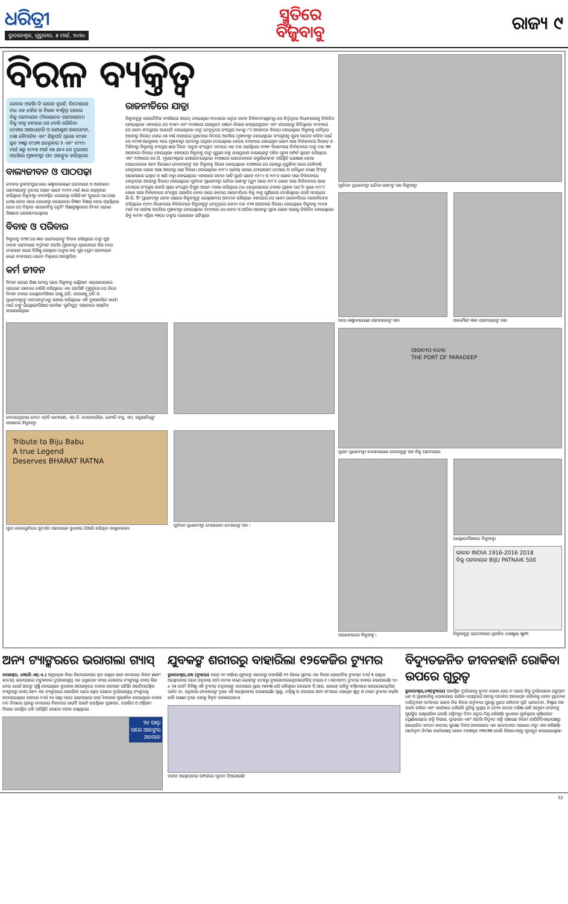ଧରିତ୍ରୀ
ଭୁବନେଶ୍ୱର, ଗୁରୁବାର, ୫ ମାର୍ଚ୍ଚ, ୨୦୨୦
ସ୍ମୃତିରେ
ବିଜୁବାବୁ
ରାଜ୍ୟ ୯
ବିରଳ ବ୍ୟକ୍ତିତ୍ୱ
କେବଳ ଓଡ଼ିଶା କି ଭାରତ ନୁହେଁ, ବିଦେଶରେ ମଧ ଏକ ଚର୍ଚ୍ଚିତ ଓ ବିରଳ ବ୍ୟକ୍ତିତ୍ୱ ହେଲେ ବିଜୁ ପଟ୍ଟନାୟକ (ବିଜୟାନନ୍ଦ ପଟ୍ଟନାୟକ)। ବିଜୁ ବାବୁ ନାମରେ ସେ ବେଶି ପରିଚିତ। ଦେଶର ଆଗାଧାଡ଼ିର ଓ ଜଣାଶୁଣା ରାଜନେତା, ଦକ୍ଷ ବୈମାନିକ ଏବଂ ଶିଳ୍ପପତି ଥିଲେ। ୧୯୬୧ ଜୁନ ୨୩ରୁ ୧୯୬୩ ଅକ୍ଟୋବର ୨ ଏବଂ ୧୯୯୦ ମାର୍ଚ୍ଚ ୫ରୁ ୧୯୯୫ ମାର୍ଚ୍ଚ ୧୫ ଯାଏ ସେ ଦୁଇଥର ଓଡ଼ିଶାର ମୁଖ୍ୟମନ୍ତ୍ରୀ ପଦ ଅଳଙ୍କୃତ କରିଥିଲେ।
ବାଲ୍ୟଜୀବନ ଓ ପାଠପଢ଼ା
କଟକର ତୁଳସୀପୁରଠାରେ ଲକ୍ଷ୍ମୀନାରାୟଣ ପଟ୍ଟନାୟକ ଓ ଆଶାଲତା ପଟ୍ଟନାୟକଙ୍କ ତୃତୀୟ ସନ୍ତାନ ଭାବେ ୧୯୧୬ ମାର୍ଚ୍ଚ ୫ରେ ଜନ୍ମଗ୍ରହଣ କରିଥିଲେ ବିଜୁବାବୁ। କଟକସ୍ଥିତ ରେଭେନ୍ସା କଲିଜିଏଟ ସ୍କୁଲରେ ପାଠପଢ଼ା ଶେଷ ହେବା ପରେ ରେଭେନ୍ସା କଲେଜରେ ବିଜ୍ଞାନ ବିଷୟ ନେଇ ପଢ଼ିଥିଲେ। ପରେ ସେ ଦିଲ୍ଲୀର ଏରୋନଟିକ୍ସ ଟ୍ରେନିଂ ଶିକ୍ଷାନୁଷ୍ଠାନରେ ବିମାନ ଉଡ଼ାଣ ଶିକ୍ଷାରେ ଯୋଗଦେଇଥିଲେ।
ବିବାହ ଓ ପରିବାର
ବିଜୁବାବୁ ୧୯୩୮ରେ ଜ୍ଞାନ ପଟ୍ଟନାୟକଙ୍କୁ ବିବାହ କରିଥିଲେ। ତାଙ୍କ ପୁଅ ନବୀନ ପଟ୍ଟନାୟକ ବର୍ତ୍ତମାନ ଓଡ଼ିଶା ମୁଖ୍ୟମନ୍ତ୍ରୀ ଥିବାବେଳେ ଝିଅ ଗୀତା ମେହେଟ୍ଟା ଜଣେ ବିଶିଷ୍ଟ ଲେଖିକା। ତାଙ୍କର ବଡ଼ ପୁଅ ପ୍ରେମ ପଟ୍ଟନାୟକ ଜଣେ ବ୍ୟବସାୟୀ ଭାବେ ଦିଲ୍ଲୀରେ ଅବସ୍ଥାପିତ।
କର୍ମ ଜୀବନ
ବିମାନ ଉଡ଼ାଣ ଶିକ୍ଷା ସମାପ୍ତ ପରେ ବିଜୁବାବୁ ଇଣ୍ଡିଆନ ଏୟାରୱେଜ୍‌ରେ ପାଇଲଟ ଭାବରେ ଚାକିରି କରିଥିଲେ। ଏକ ଘଡ଼ିସନ୍ଧି ମୁହୂର୍ତ୍ତରେ ସେ ନିଜେ ବିମାନ ଚଳାଇ ଇଣ୍ଡୋନେସିଆର ରାଷ୍ଟ୍ରପତି, ଉପରାଷ୍ଟ୍ରପତି ଓ ପ୍ରଧାନମନ୍ତ୍ରୀଙ୍କୁ ଡଚମାନଙ୍କଠାରୁ ଉଦ୍ଧାର କରିଥିଲେ। ଏହି ଦୁଃସାହସିକ କାର୍ଯ୍ୟ ପାଇଁ ତାଙ୍କୁ ଇଣ୍ଡୋନେସିଆର ସର୍ବୋଚ୍ଚ 'ଭୂମିପୁତ୍ର' ସମ୍ମାନରେ ସମ୍ମାନିତ କରାଯାଇଥିଲା।
ରାଜନୀତିରେ ଯାତ୍ରା
ବିଜୁବାବୁଙ୍କ ରାଜନୈତିକ କ୍ୟାରିୟର ଆରମ୍ଭ ହୋଇଥିଲା ୧୯୪୬ରେ। ଉତ୍ତର କଟକ ନିର୍ବାଚନମଣ୍ଡଳୀରୁ ସେ ନିର୍ଦ୍ୱନ୍ଦ୍ୱରେ ବିଧାନସଭାକୁ ନିର୍ବାଚିତ ହୋଇଥିଲେ। ଏହାପରେ ସେ ୧୯୫୨ ଏବଂ ୧୯୫୭ରେ ଯଥାକ୍ରମେ ଗଞ୍ଜାମ ଜିଲାର ଜଗନ୍ନାଥପ୍ରସାଦ ଏବଂ ସୋରଡ଼ାରୁ ଜିତିଥିଲେ। ୧୯୬୧ରେ ସେ ରାଜ୍ୟ କଂଗ୍ରେସର ସଭାପତି ହୋଇଥିଲେ। ତାଙ୍କ ନେତୃତ୍ୱରେ କଂଗ୍ରେସ ୧୪୦ରୁ ୮୨ ଆସନରେ ବିଜୟୀ ହୋଇଥିଲା। ବିଜୁବାବୁ ଚୌଦ୍ୱାର ଆସନରୁ ବିଜୟୀ ହୋଇ ୪୫ ବର୍ଷ ବୟସରେ ପ୍ରଥମଥର ନିମନ୍ତେ ଓଡ଼ିଶାର ମୁଖ୍ୟମନ୍ତ୍ରୀ ହୋଇଥିଲେ। କଂଗ୍ରେସକୁ ପୁନଃ ସତେଜ କରିବା ପାଇଁ ସେ ୧୯୬୩ ଅକ୍ଟୋବର ୨ରେ ମୁଖ୍ୟମନ୍ତ୍ରୀ ପଦବୀରୁ ଇସ୍ତଫା ଦେଇଥିଲେ। ହେଲେ ୧୯୬୯ରେ ହୋଇଥିବା ରାଜ୍ୟ ସଭା ନିର୍ବାଚନରେ ଟିକେଟ୍ ନ ମିଳିବାରୁ ବିଜୁବାବୁ କଂଗ୍ରେସ ଛାଡ଼ି ନିଜେ 'ଉତ୍କଳ କଂଗ୍ରେସ' ନାମରେ ଏକ ଦଳ ଗଢ଼ିଥିଲେ। ୧୯୭୧ ବିଧାନସଭା ନିର୍ବାଚନରେ ତାଙ୍କ ଦଳ ୩୩ ଆସନରେ ବିଜୟୀ ହୋଇଥିଲା। ଏହାପରେ ବିଜୁବାବୁ ତାଙ୍କ ପୁରୁଣା ବନ୍ଧୁ ଜୟପ୍ରକାଶ ନାରାୟଣଙ୍କ ସହିତ ପୁନଃ ସମ୍ପର୍କ ସ୍ଥାପନ କରିଥିଲେ ଏବଂ ୧୯୭୪ରେ ଜେ.ପି. ମୁଭମେଣ୍ଟରେ ଯୋଗଦେଇଥିଲେ। ୧୯୭୫ରେ ଯେତେବେଳେ ଜରୁରିକାଳୀନ ପରିସ୍ଥିତି ଘୋଷଣା ହେଲା ସେତେବେଳେ ଅନ୍ୟ ବିରୋଧୀ ନେତାମାନଙ୍କ ସହ ବିଜୁବାବୁ ଗିରଫ ହୋଇଥିଲେ। ୧୯୭୭ରେ ସେ ଜେଲରୁ ମୁକୁଳିବା ପରେ ସେହିବର୍ଷ କେନ୍ଦ୍ରାପଡ଼ା ଲୋକ ସଭା ଆସନରୁ ଲଢ଼ି ବିଜୟୀ ହୋଇଥିଲେ। ୧୯୮୦ ପର୍ଯ୍ୟନ୍ତ ଉଭୟ ମୋରାରଜୀ ଦେଶାଇ ଓ ଚୌଧୁରୀ ଚରଣ ସିଂହଙ୍କ ସରକାରରେ ଇସ୍ପାତ ଓ ଖଣି ମନ୍ତ୍ରୀ ହୋଇଥିଲେ। ଏହାପରେ ଜନତା ପାର୍ଟି ପ୍ରାର୍ଥୀ ଭାବେ ୧୯୮୦ ଓ ୧୯୮୪ ଲୋକ ସଭା ନିର୍ବାଚନରେ କେନ୍ଦ୍ରାପଡ଼ା ଆସନରୁ ବିଜୟୀ ହୋଇଥିଲେ। ପୂର୍ବତନ ପ୍ରଧାନମନ୍ତ୍ରୀ ଇନ୍ଦିରା ଗାନ୍ଧୀଙ୍କ ମୃତ୍ୟୁ ପରେ ୧୯୮୪ ଲୋକ ସଭା ନିର୍ବାଚନରେ ସାରା ଦେଶରେ କଂଗ୍ରେସ ଲହରି ଥିଲା। କଂଗ୍ରେସ ବିପୁଳ ଆସନ ଦଖଲ କରିଥିଲେ ମଧ କେନ୍ଦ୍ରାପଡ଼ାରେ ତାହାର ପ୍ରଭାବ ପଡ଼ି ନ ଥିଲା। ୧୯୮୯ ଲୋକ ସଭା ନିର୍ବାଚନରେ କଂଗ୍ରେସ ପରାଜିତ ହେବା ପରେ ଜାତୀୟ ରାଜନୀତିରେ ବିଜୁ ବାବୁ ପୁଣିଥରେ ଚମକିଥିଲେ। ସେହି ସମୟରେ ଭି.ପି. ସିଂ ପ୍ରଧାନମନ୍ତ୍ରୀ ହେବା ପଛରେ ବିଜୁବାବୁଙ୍କ ଉଲ୍ଲେଖନୀୟ ଅବଦାନ ରହିଥିଲା। ଏହାପରେ ସେ ରାଜ୍ୟ ରାଜନୀତିରେ ମନୋନିବେଶ କରିଥିଲେ। ୧୯୯୦ ବିଧାନସଭା ନିର୍ବାଚନରେ ବିଜୁବାବୁଙ୍କ ନେତୃତ୍ୱରେ ଜନତା ଦଳ ୧୨୩ ଆସନରେ ବିଜୟୀ ହୋଇଥିଲା। ବିଜୁବାବୁ ୧୯୯୫ ମାର୍ଚ୍ଚ ୧୫ ପର୍ଯ୍ୟନ୍ତ ଓଡ଼ିଶାର ମୁଖ୍ୟମନ୍ତ୍ରୀ ହୋଇଥିଲେ। ୧୯୯୬ରେ ସେ କଟକ ଓ ଆସିକା ଆସନରୁ ପୁନଃ ଲୋକ ସଭାକୁ ନିର୍ବାଚିତ ହୋଇଥିଲେ। କିନ୍ତୁ ୧୯୯୭ ଏପ୍ରିଲ ୧୭ରେ ତାଙ୍କର ପରଲୋକ ଘଟିଥିଲା।
ଜାତୀୟସ୍ତରୀୟ ନେତା ଏନ୍‌ଟି ରାମାରାଓ, ଏଚ୍.ଡି. ଦେବେଗୌଡ଼ା, ଜ୍ୟୋତି ବସୁ, ଏମ୍. କରୁଣାନିଧିଙ୍କ ଗହଣରେ ବିଜୁବାବୁ।
Tribute to Biju Babu
A true Legend
Deserves BHARAT RATNA
ପୁରୀ ବେଳାଭୂମିରେ ସୁଦର୍ଶନ ପଟ୍ଟନାୟକ ବୁଧବାର ତିଆରି କରିଥିବା ବାଲୁକାକଳା।
ପୂର୍ବତନ ପ୍ରଧାନମନ୍ତ୍ରୀ ମୋରାରଜୀ ଦେଶାଇଙ୍କ ସହ ।
ପୂର୍ବତନ ପ୍ରଧାନମନ୍ତ୍ରୀ ଇନ୍ଦିରା ଗାନ୍ଧୀଙ୍କ ସହ ବିଜୁବାବୁ।
ବାପା ଲକ୍ଷ୍ମୀନାରାୟଣ ପଟ୍ଟନାୟକଙ୍କ ସହ।
ସହଧର୍ମିଣୀ ଜ୍ଞାନ ପଟ୍ଟନାୟକଙ୍କ ସହ।
ପାରାଦୀପ ବନ୍ଦର
THE PORT OF PARADEEP
ପ୍ରଥମ ପ୍ରଧାନମନ୍ତ୍ରୀ ଜବାହରଲାଲ ନେହେରୁଙ୍କ ସହ ବିଜୁ ପଟ୍ଟନାୟକ।
ସାଇକେଲରେ ବିଜୁବାବୁ । ଇଣ୍ଡୋନେସିଆରେ ବିଜୁବାବୁ।
ଭାରତ INDIA 1916-2016 2018
ବିଜୁ ପଟନାୟକ BIJU PATNAIK 500
ବିଜୁବାବୁଙ୍କ ଉଦ୍ଦେଶ୍ୟରେ ପ୍ରଚଳିତ ପୋଷ୍ଟାଲ ଷ୍ଟାମ୍ପ।
ଅନ୍ୟ ଟ୍ୟାଙ୍କରରେ ଭରାଗଲା ଗ୍ୟାସ୍
ବଲେଶ୍ୱର, ୪।୩(ଡି.ଏନ୍.ଏ.) ଅନୁଗୋଳ ଜିଲା କିଶୋରନଗର ବ୍ଲକ ହଣ୍ଡପା ଥାନା କମରେଇ ନିକଟ ୫୫ନଂ. ଜାତୀୟ ରାଜପଥରେ ମଙ୍ଗଳବାର ଦୁର୍ଘଟଣାଗ୍ରସ୍ତ ଏକ ପ୍ରୋପେନ ଗ୍ୟାସ୍ ବୋଝେଇ ଟ୍ୟାଙ୍କରରୁ ଗ୍ୟାସ୍ ଲିକ୍ ନେଇ ଯେଉଁ ଆତଙ୍କ ସୃଷ୍ଟି ହୋଇଥିଲା। ବୁଧବାର ଅପରାହ୍ନରେ ତାହାର ଅବସାନ ଘଟିଛି। ଓଲଟିପଡ଼ିଥିବା ଟ୍ୟାଙ୍କରରୁ ଗ୍ୟାସ୍ ଅନ୍ୟ ଏକ ଟ୍ୟାଙ୍କରରେ ଭରାଯିବା ପରେ କ୍ରେନ୍ ଯୋଗେ ଦୁର୍ଘଟଣାଗ୍ରସ୍ତ ଟ୍ୟାଙ୍କରକୁ ହଟାଯାଇଥିଲା। ଫଳରେ ଦୀର୍ଘ ୨୪ ଘଣ୍ଟା ପରେ ରାଜପଥରେ ଗାଡ଼ି ଚଳାଚଳ ସ୍ୱାଭାବିକ ହୋଇଥିଲା। ଚାଳକ ମଦ ନିଶାରେ ଥିବାରୁ କମରେଇ ନିକଟରେ ଗାଡ଼ିଟି ଓଲଟି ପଡ଼ିଥିଲା। ପ୍ରଶାସନ, ପୋଲିସ ଓ ଅଗ୍ନିଶମ ବିଭାଗ ଉପସ୍ଥିତ ରହି ପରିସ୍ଥିତି ଉପରେ ନଜର ରଖିଥିଲେ।
୨୪ ଘଣ୍ଟା
ପରେ ଆତଙ୍କର
ଅବସାନ
ଯୁବକଙ୍କ ଶରୀରରୁ ବାହାରିଲା ୧୨କେଜିର ଟ୍ୟୁମର
ଭୁବନେଶ୍ୱର,୪।୩ (ବ୍ୟୁରୋ) ଜଣେ ୨୯ ବର୍ଷୀୟ ଯୁବକଙ୍କ ଶରୀରରୁ ବାହାରିଛି ୧୨ କିଲୋ ଗ୍ରାମର ଏକ ବିରଳ ଜେନେଟିକ୍ ଟ୍ୟୁମର୍। ଦୀର୍ଘ ୩ ଘଣ୍ଟାର ଅସ୍ତ୍ରୋପଚାର ପରେ ଚନ୍ଦ୍ରକାନ୍ତ ଶର୍ମା ନାମକ ଜଣେ ରୋଗୀଙ୍କ ଦେହରୁ ନ୍ୟୁରୋଫାଇବ୍ରୋମାଟୋସିସ୍ ଟାଇପ୍-୧ (ଏନ୍‌ଏଫ୍୧) ଟ୍ୟୁମର୍ ବାହାର କରାଯାଇଛି। ୨୦ x ୨୫ ସେମି ବିଶିଷ୍ଟ ଏହି ଟ୍ୟୁମର୍ ଚନ୍ଦ୍ରକାନ୍ତଙ୍କ ଶରୀରରେ ପ୍ରାୟ ୧୫ବର୍ଷ ଧରି ରହିଥିଲା। କେଇବେ ବି.ଆର୍. ଲାଇଫ୍ କଳିଙ୍ଗ ହସ୍ପିଟାଲର ଲାପାରୋସ୍କୋପିକ୍ ସର୍ଜନ ଡା. ରତ୍ନାକର ବେହେରାଙ୍କ ଦ୍ୱାରା ଏହି ଅସ୍ତ୍ରୋପଚାର କରାଯାଇଛି। ସ୍ୱାୟୁ, ମସ୍ତିଷ୍କ ଓ ଶରୀରର ଅନ୍ୟ ଅଂଶରେ ଏକାଧିକ କ୍ଷୁଦ୍ର ଓ ନରମ ଟ୍ୟୁମର ବଢ଼ିବା ଭଳି ଲକ୍ଷଣ ଦ୍ୱାରା ଏହାକୁ ଚିହ୍ନଟ କରାଯାଇଥାଏ।
ସଫଳ ଅସ୍ତ୍ରୋପଚାର ସମ୍ପର୍କରେ ସୂଚନା ଦିଆଯାଉଛି।
ବିଦ୍ୟୁତଜନିତ ଜୀବନହାନି ରୋକିବା ଉପରେ ଗୁରୁତ୍ୱ
ଭୁବନେଶ୍ୱର,୪।୩(ବ୍ୟୁରୋ) ଆକସ୍ମିକ ଦୁର୍ଘଟଣାକୁ ହୁଏତ ରୋକା ଯାଇ ନ ପାରେ କିନ୍ତୁ ଦୁର୍ଘଟଣାରେ ଘଟୁଥିବା ଧନ ଓ ପ୍ରାଣହାନିକୁ ରୋକାଯାଇ ପାରିବ। ସେଥିପାଇଁ ଆମକୁ ସତର୍କତା ଅବଲମ୍ବନ କରିବାକୁ ହେବ। ପ୍ରତ୍ୟେକ ଦାୟିତ୍ୱବାନ କର୍ମଚାରୀ ଭାବେ ନିଜ ନିଜର କର୍ତ୍ତବ୍ୟର ସୁଚାରୁ ରୂପେ ସମ୍ପାଦନ ପ୍ରତି ଧ୍ୟାନଦେବା, ନିଷ୍ଠାର ସହ କାର୍ଯ୍ୟ କରିବା ଏବଂ କାର୍ଯ୍ୟରେ କୌଣସି ତ୍ରୁଟିକୁ ପ୍ରଶ୍ରୟ ନ ଦେବା ତେବେ ମଣିଷ ଭଳି ଅମୂଲ୍ୟ ଜୀବନକୁ ସୁରକ୍ଷିତ ରଖିପାରିବା ବୋଲି ଶକ୍ତିମନ୍ତ୍ରୀ ଦିବ୍ୟ ଶଙ୍କର ମିଶ୍ର କହିଛନ୍ତି। ବୁଧବାର ପୂର୍ବାହ୍ନରେ କୃଷିଭବନ ପ୍ରେକ୍ଷାଳୟରେ ଶକ୍ତି ବିଭାଗ, ଗ୍ରୀଡ୍‌କୋ ଏବଂ ଓଡ଼ିଶା ବିଦ୍ୟୁତ ଶକ୍ତି ସଞ୍ଚାରଣ ନିଗମ (ଓପିଟିସିଏଲ୍)ପକ୍ଷରୁ ଆୟୋଜିତ ୪୯ତମ ଜାତୀୟ ସୁରକ୍ଷା ଦିବସ ଅବସରରେ ଏକ ସଚେତନତା ସଭାରେ ମନ୍ତ୍ରୀ ଏହା କହିଛନ୍ତି। ସର୍ବୋତ୍ତମ ନିର୍ମାଣ କାର୍ଯ୍ୟକ୍ଷେତ୍ର ଭାବେ ମଞ୍ଚେଶ୍ୱର ୧୩୨/୩୩ କେଭି ଜିଆଇଏସ୍‌କୁ ପୁରସ୍କୃତ କରାଯାଇଥିଲା।
32